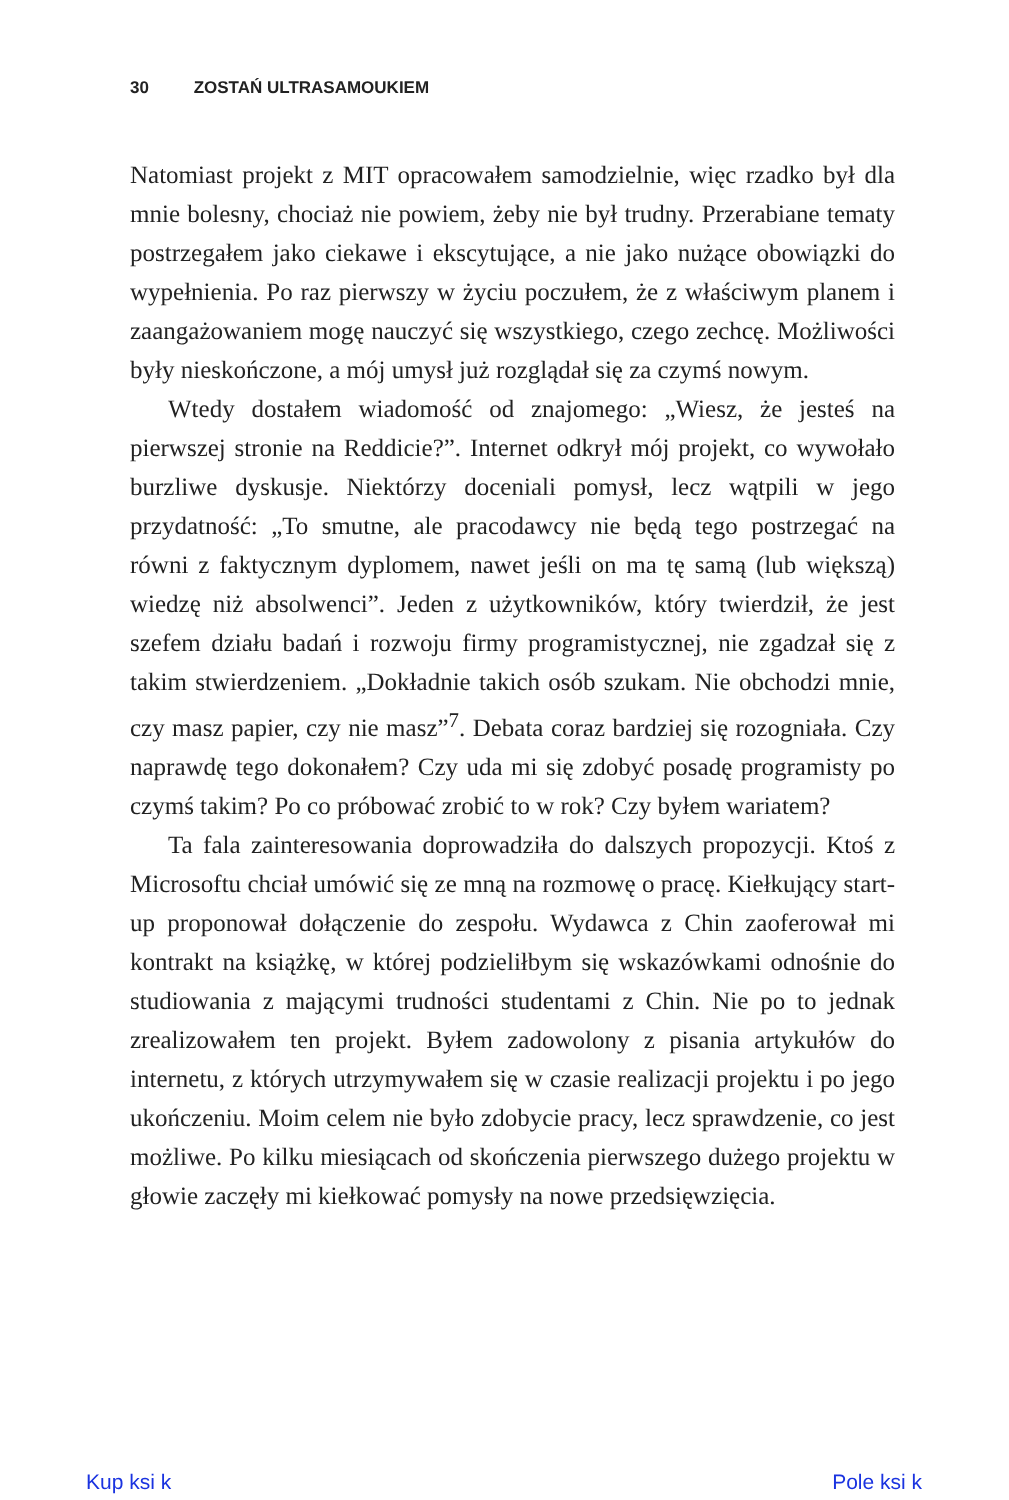30 ZOSTAŃ ULTRASAMOUKIEM
Natomiast projekt z MIT opracowałem samodzielnie, więc rzadko był dla mnie bolesny, chociaż nie powiem, żeby nie był trudny. Przerabiane tematy postrzegałem jako ciekawe i ekscytujące, a nie jako nużące obowiązki do wypełnienia. Po raz pierwszy w życiu poczułem, że z właściwym planem i zaangażowaniem mogę nauczyć się wszystkiego, czego zechcę. Możliwości były nieskończone, a mój umysł już rozglądał się za czymś nowym.
Wtedy dostałem wiadomość od znajomego: „Wiesz, że jesteś na pierwszej stronie na Reddicie?”. Internet odkrył mój projekt, co wywołało burzliwe dyskusje. Niektórzy doceniali pomysł, lecz wątpili w jego przydatność: „To smutne, ale pracodawcy nie będą tego postrzegać na równi z faktycznym dyplomem, nawet jeśli on ma tę samą (lub większą) wiedzę niż absolwenci”. Jeden z użytkowników, który twierdził, że jest szefem działu badań i rozwoju firmy programistycznej, nie zgadzał się z takim stwierdzeniem. „Dokładnie takich osób szukam. Nie obchodzi mnie, czy masz papier, czy nie masz”<sup>7</sup>. Debata coraz bardziej się rozogniała. Czy naprawdę tego dokonałem? Czy uda mi się zdobyć posadę programisty po czymś takim? Po co próbować zrobić to w rok? Czy byłem wariatem?
Ta fala zainteresowania doprowadziła do dalszych propozycji. Ktoś z Microsoftu chciał umówić się ze mną na rozmowę o pracę. Kiełkujący start-up proponował dołączenie do zespołu. Wydawca z Chin zaoferował mi kontrakt na książkę, w której podzieliłbym się wskazówkami odnośnie do studiowania z mającymi trudności studentami z Chin. Nie po to jednak zrealizowałem ten projekt. Byłem zadowolony z pisania artykułów do internetu, z których utrzymywałem się w czasie realizacji projektu i po jego ukończeniu. Moim celem nie było zdobycie pracy, lecz sprawdzenie, co jest możliwe. Po kilku miesiącach od skończenia pierwszego dużego projektu w głowie zaczęły mi kiełkować pomysły na nowe przedsięwzięcia.
Kup ksi k Pole ksi k